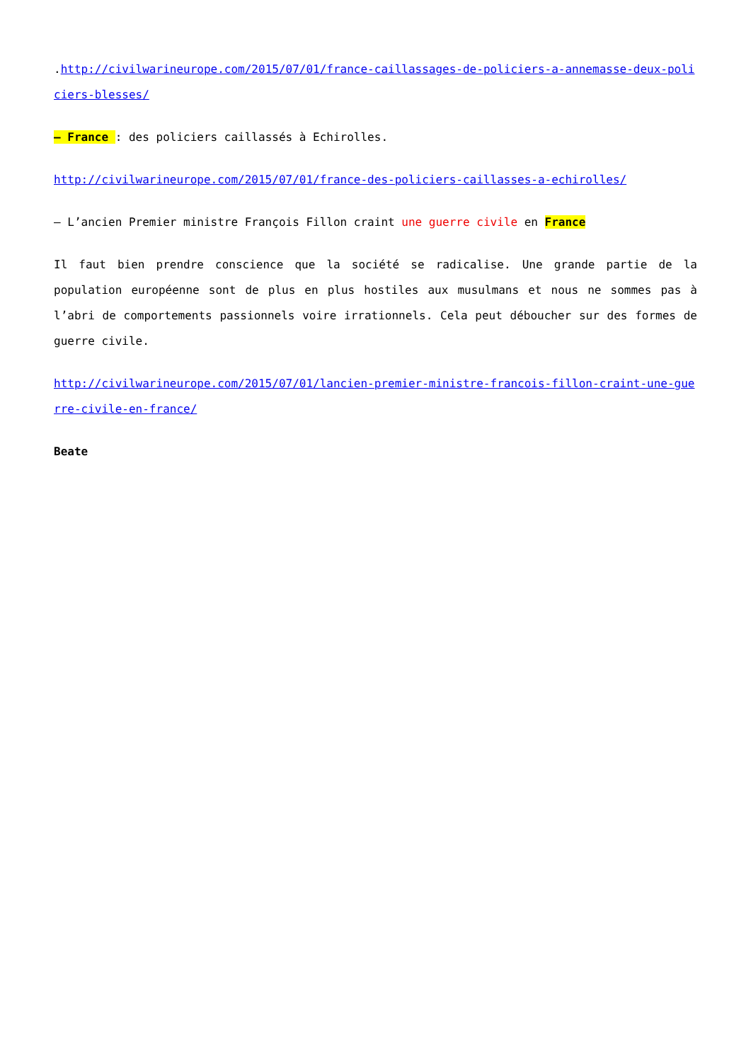.http://civilwarineurope.com/2015/07/01/france-caillassages-de-policiers-a-annemasse-deux-policiers-blesses/
– France : des policiers caillassés à Echirolles.
http://civilwarineurope.com/2015/07/01/france-des-policiers-caillasses-a-echirolles/
– L’ancien Premier ministre François Fillon craint une guerre civile en France
Il faut bien prendre conscience que la société se radicalise. Une grande partie de la population européenne sont de plus en plus hostiles aux musulmans et nous ne sommes pas à l’abri de comportements passionnels voire irrationnels. Cela peut déboucher sur des formes de guerre civile.
http://civilwarineurope.com/2015/07/01/lancien-premier-ministre-francois-fillon-craint-une-guerre-civile-en-france/
Beate